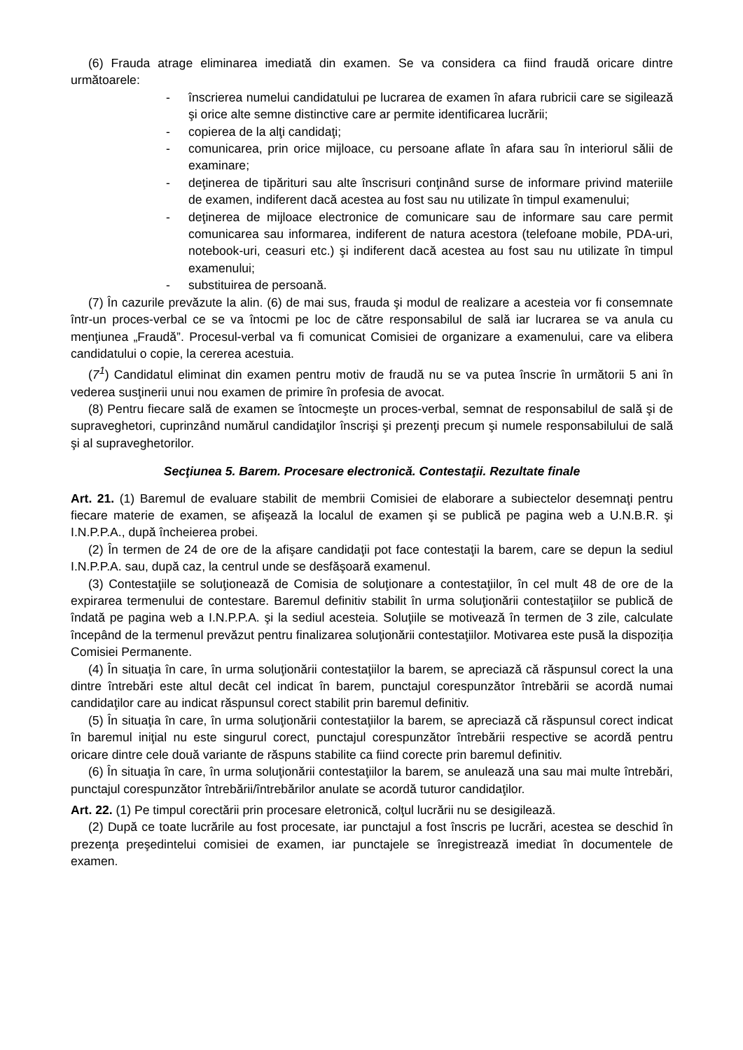(6) Frauda atrage eliminarea imediată din examen. Se va considera ca fiind fraudă oricare dintre următoarele:
- înscrierea numelui candidatului pe lucrarea de examen în afara rubricii care se sigilează şi orice alte semne distinctive care ar permite identificarea lucrării;
- copierea de la alţi candidaţi;
- comunicarea, prin orice mijloace, cu persoane aflate în afara sau în interiorul sălii de examinare;
- deţinerea de tipărituri sau alte înscrisuri conţinând surse de informare privind materiile de examen, indiferent dacă acestea au fost sau nu utilizate în timpul examenului;
- deţinerea de mijloace electronice de comunicare sau de informare sau care permit comunicarea sau informarea, indiferent de natura acestora (telefoane mobile, PDA-uri, notebook-uri, ceasuri etc.) şi indiferent dacă acestea au fost sau nu utilizate în timpul examenului;
- substituirea de persoană.
(7) În cazurile prevăzute la alin. (6) de mai sus, frauda şi modul de realizare a acesteia vor fi consemnate într-un proces-verbal ce se va întocmi pe loc de către responsabilul de sală iar lucrarea se va anula cu menţiunea „Fraudă”. Procesul-verbal va fi comunicat Comisiei de organizare a examenului, care va elibera candidatului o copie, la cererea acestuia.
(7<sup>1</sup>) Candidatul eliminat din examen pentru motiv de fraudă nu se va putea înscrie în următorii 5 ani în vederea susţinerii unui nou examen de primire în profesia de avocat.
(8) Pentru fiecare sală de examen se întocmeşte un proces-verbal, semnat de responsabilul de sală şi de supraveghetori, cuprinzând numărul candidaţilor înscrişi şi prezenţi precum şi numele responsabilului de sală şi al supraveghetorilor.
Secţiunea 5. Barem. Procesare electronică. Contestaţii. Rezultate finale
Art. 21. (1) Baremul de evaluare stabilit de membrii Comisiei de elaborare a subiectelor desemnaţi pentru fiecare materie de examen, se afişează la localul de examen şi se publică pe pagina web a U.N.B.R. şi I.N.P.P.A., după încheierea probei.
(2) În termen de 24 de ore de la afişare candidaţii pot face contestaţii la barem, care se depun la sediul I.N.P.P.A. sau, după caz, la centrul unde se desfăşoară examenul.
(3) Contestaţiile se soluţionează de Comisia de soluţionare a contestaţiilor, în cel mult 48 de ore de la expirarea termenului de contestare. Baremul definitiv stabilit în urma soluţionării contestaţiilor se publică de îndată pe pagina web a I.N.P.P.A. şi la sediul acesteia. Soluţiile se motivează în termen de 3 zile, calculate începând de la termenul prevăzut pentru finalizarea soluţionării contestaţiilor. Motivarea este pusă la dispoziția Comisiei Permanente.
(4) În situaţia în care, în urma soluţionării contestaţiilor la barem, se apreciază că răspunsul corect la una dintre întrebări este altul decât cel indicat în barem, punctajul corespunzător întrebării se acordă numai candidaţilor care au indicat răspunsul corect stabilit prin baremul definitiv.
(5) În situaţia în care, în urma soluţionării contestaţiilor la barem, se apreciază că răspunsul corect indicat în baremul iniţial nu este singurul corect, punctajul corespunzător întrebării respective se acordă pentru oricare dintre cele două variante de răspuns stabilite ca fiind corecte prin baremul definitiv.
(6) În situaţia în care, în urma soluţionării contestaţiilor la barem, se anulează una sau mai multe întrebări, punctajul corespunzător întrebării/întrebărilor anulate se acordă tuturor candidaţilor.
Art. 22. (1) Pe timpul corectării prin procesare eletronică, colţul lucrării nu se desigilează.
(2) După ce toate lucrările au fost procesate, iar punctajul a fost înscris pe lucrări, acestea se deschid în prezenţa preşedintelui comisiei de examen, iar punctajele se înregistrează imediat în documentele de examen.